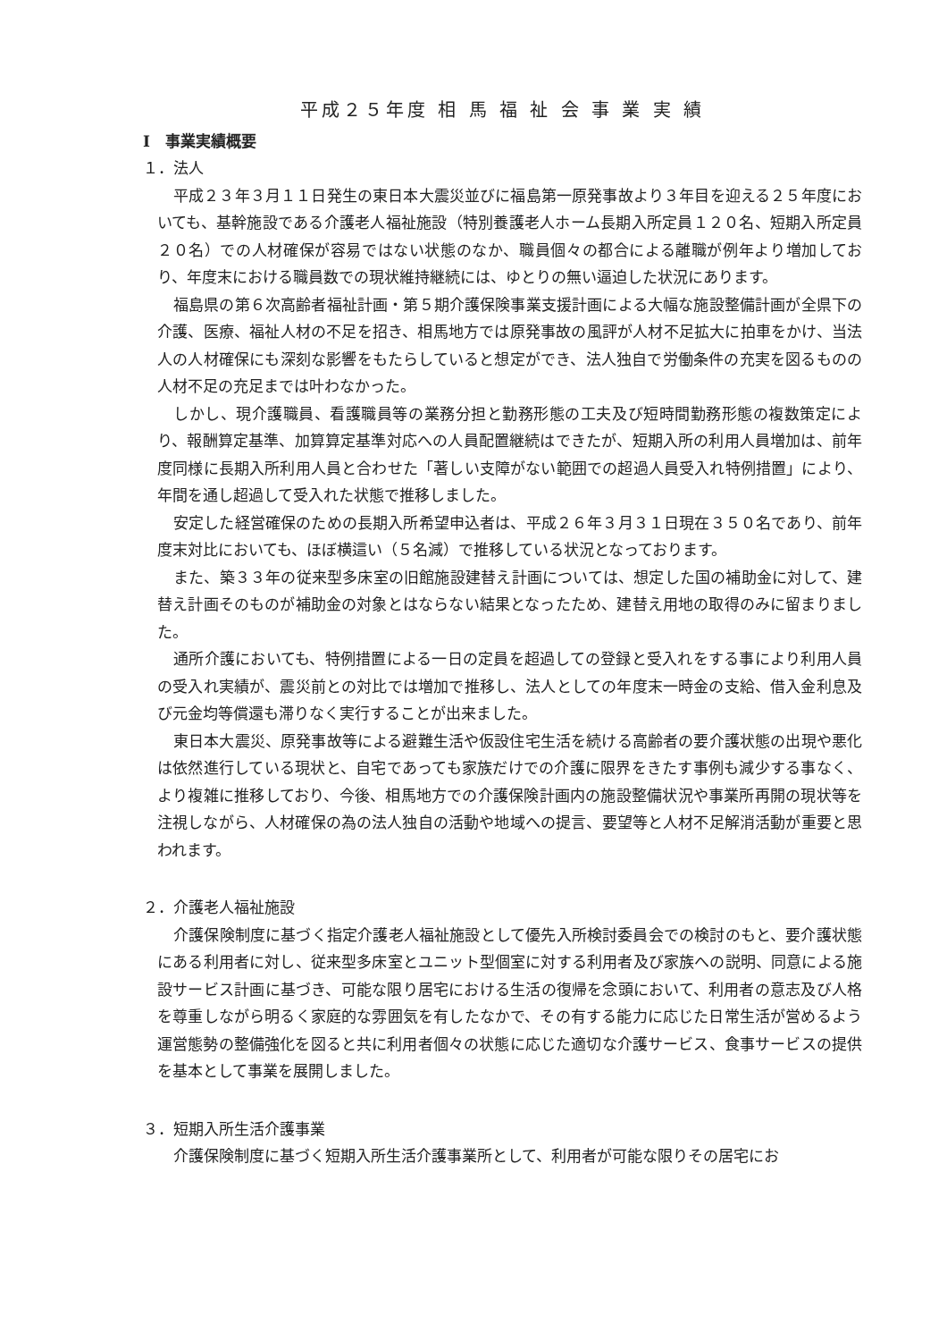平成２５年度 相 馬 福 祉 会 事 業 実 績
Ⅰ　事業実績概要
１．法人
平成２３年３月１１日発生の東日本大震災並びに福島第一原発事故より３年目を迎える２５年度においても、基幹施設である介護老人福祉施設（特別養護老人ホーム長期入所定員１２０名、短期入所定員２０名）での人材確保が容易ではない状態のなか、職員個々の都合による離職が例年より増加しており、年度末における職員数での現状維持継続には、ゆとりの無い逼迫した状況にあります。
福島県の第６次高齢者福祉計画・第５期介護保険事業支援計画による大幅な施設整備計画が全県下の介護、医療、福祉人材の不足を招き、相馬地方では原発事故の風評が人材不足拡大に拍車をかけ、当法人の人材確保にも深刻な影響をもたらしていると想定ができ、法人独自で労働条件の充実を図るものの人材不足の充足までは叶わなかった。
しかし、現介護職員、看護職員等の業務分担と勤務形態の工夫及び短時間勤務形態の複数策定により、報酬算定基準、加算算定基準対応への人員配置継続はできたが、短期入所の利用人員増加は、前年度同様に長期入所利用人員と合わせた「著しい支障がない範囲での超過人員受入れ特例措置」により、年間を通し超過して受入れた状態で推移しました。
安定した経営確保のための長期入所希望申込者は、平成２６年３月３１日現在３５０名であり、前年度末対比においても、ほぼ横這い（５名減）で推移している状況となっております。
また、築３３年の従来型多床室の旧館施設建替え計画については、想定した国の補助金に対して、建替え計画そのものが補助金の対象とはならない結果となったため、建替え用地の取得のみに留まりました。
通所介護においても、特例措置による一日の定員を超過しての登録と受入れをする事により利用人員の受入れ実績が、震災前との対比では増加で推移し、法人としての年度末一時金の支給、借入金利息及び元金均等償還も滞りなく実行することが出来ました。
東日本大震災、原発事故等による避難生活や仮設住宅生活を続ける高齢者の要介護状態の出現や悪化は依然進行している現状と、自宅であっても家族だけでの介護に限界をきたす事例も減少する事なく、より複雑に推移しており、今後、相馬地方での介護保険計画内の施設整備状況や事業所再開の現状等を注視しながら、人材確保の為の法人独自の活動や地域への提言、要望等と人材不足解消活動が重要と思われます。
２．介護老人福祉施設
介護保険制度に基づく指定介護老人福祉施設として優先入所検討委員会での検討のもと、要介護状態にある利用者に対し、従来型多床室とユニット型個室に対する利用者及び家族への説明、同意による施設サービス計画に基づき、可能な限り居宅における生活の復帰を念頭において、利用者の意志及び人格を尊重しながら明るく家庭的な雰囲気を有したなかで、その有する能力に応じた日常生活が営めるよう運営態勢の整備強化を図ると共に利用者個々の状態に応じた適切な介護サービス、食事サービスの提供を基本として事業を展開しました。
３．短期入所生活介護事業
介護保険制度に基づく短期入所生活介護事業所として、利用者が可能な限りその居宅にお